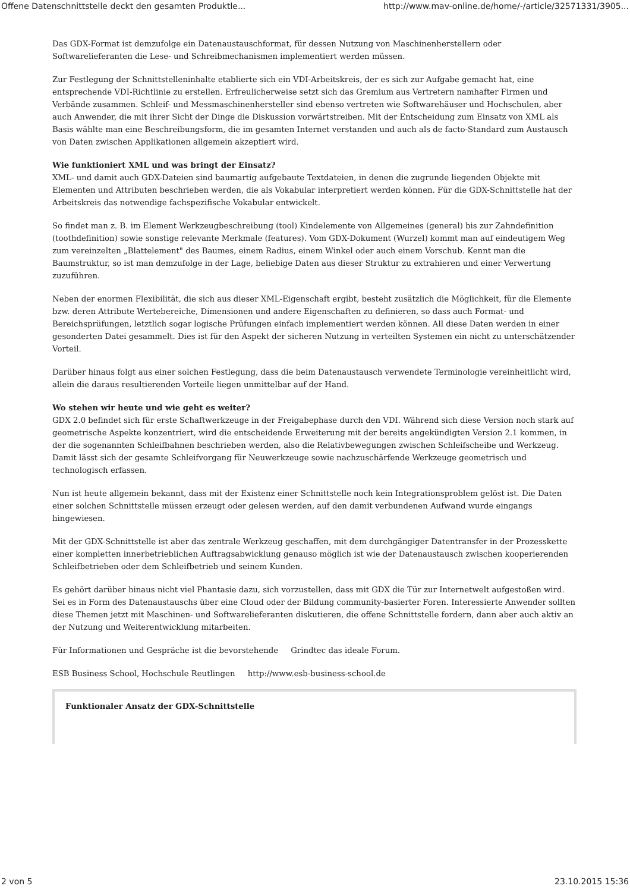Offene Datenschnittstelle deckt den gesamten Produktle... http://www.mav-online.de/home/-/article/32571331/3905...
Das GDX-Format ist demzufolge ein Datenaustauschformat, für dessen Nutzung von Maschinenherstellern oder Softwarelieferanten die Lese- und Schreibmechanismen implementiert werden müssen.
Zur Festlegung der Schnittstelleninhalte etablierte sich ein VDI-Arbeitskreis, der es sich zur Aufgabe gemacht hat, eine entsprechende VDI-Richtlinie zu erstellen. Erfreulicherweise setzt sich das Gremium aus Vertretern namhafter Firmen und Verbände zusammen. Schleif- und Messmaschinenhersteller sind ebenso vertreten wie Softwarehäuser und Hochschulen, aber auch Anwender, die mit ihrer Sicht der Dinge die Diskussion vorwärtstreiben. Mit der Entscheidung zum Einsatz von XML als Basis wählte man eine Beschreibungsform, die im gesamten Internet verstanden und auch als de facto-Standard zum Austausch von Daten zwischen Applikationen allgemein akzeptiert wird.
Wie funktioniert XML und was bringt der Einsatz?
XML- und damit auch GDX-Dateien sind baumartig aufgebaute Textdateien, in denen die zugrunde liegenden Objekte mit Elementen und Attributen beschrieben werden, die als Vokabular interpretiert werden können. Für die GDX-Schnittstelle hat der Arbeitskreis das notwendige fachspezifische Vokabular entwickelt.
So findet man z. B. im Element Werkzeugbeschreibung (tool) Kindelemente von Allgemeines (general) bis zur Zahndefinition (toothdefinition) sowie sonstige relevante Merkmale (features). Vom GDX-Dokument (Wurzel) kommt man auf eindeutigem Weg zum vereinzelten „Blattelement" des Baumes, einem Radius, einem Winkel oder auch einem Vorschub. Kennt man die Baumstruktur, so ist man demzufolge in der Lage, beliebige Daten aus dieser Struktur zu extrahieren und einer Verwertung zuzuführen.
Neben der enormen Flexibilität, die sich aus dieser XML-Eigenschaft ergibt, besteht zusätzlich die Möglichkeit, für die Elemente bzw. deren Attribute Wertebereiche, Dimensionen und andere Eigenschaften zu definieren, so dass auch Format- und Bereichsprüfungen, letztlich sogar logische Prüfungen einfach implementiert werden können. All diese Daten werden in einer gesonderten Datei gesammelt. Dies ist für den Aspekt der sicheren Nutzung in verteilten Systemen ein nicht zu unterschätzender Vorteil.
Darüber hinaus folgt aus einer solchen Festlegung, dass die beim Datenaustausch verwendete Terminologie vereinheitlicht wird, allein die daraus resultierenden Vorteile liegen unmittelbar auf der Hand.
Wo stehen wir heute und wie geht es weiter?
GDX 2.0 befindet sich für erste Schaftwerkzeuge in der Freigabephase durch den VDI. Während sich diese Version noch stark auf geometrische Aspekte konzentriert, wird die entscheidende Erweiterung mit der bereits angekündigten Version 2.1 kommen, in der die sogenannten Schleifbahnen beschrieben werden, also die Relativbewegungen zwischen Schleifscheibe und Werkzeug. Damit lässt sich der gesamte Schleifvorgang für Neuwerkzeuge sowie nachzuschärfende Werkzeuge geometrisch und technologisch erfassen.
Nun ist heute allgemein bekannt, dass mit der Existenz einer Schnittstelle noch kein Integrationsproblem gelöst ist. Die Daten einer solchen Schnittstelle müssen erzeugt oder gelesen werden, auf den damit verbundenen Aufwand wurde eingangs hingewiesen.
Mit der GDX-Schnittstelle ist aber das zentrale Werkzeug geschaffen, mit dem durchgängiger Datentransfer in der Prozesskette einer kompletten innerbetrieblichen Auftragsabwicklung genauso möglich ist wie der Datenaustausch zwischen kooperierenden Schleifbetrieben oder dem Schleifbetrieb und seinem Kunden.
Es gehört darüber hinaus nicht viel Phantasie dazu, sich vorzustellen, dass mit GDX die Tür zur Internetwelt aufgestoßen wird. Sei es in Form des Datenaustauschs über eine Cloud oder der Bildung community-basierter Foren. Interessierte Anwender sollten diese Themen jetzt mit Maschinen- und Softwarelieferanten diskutieren, die offene Schnittstelle fordern, dann aber auch aktiv an der Nutzung und Weiterentwicklung mitarbeiten.
Für Informationen und Gespräche ist die bevorstehende Grindtec das ideale Forum.
ESB Business School, Hochschule Reutlingen http://www.esb-business-school.de
Funktionaler Ansatz der GDX-Schnittstelle
2 von 5 23.10.2015 15:36